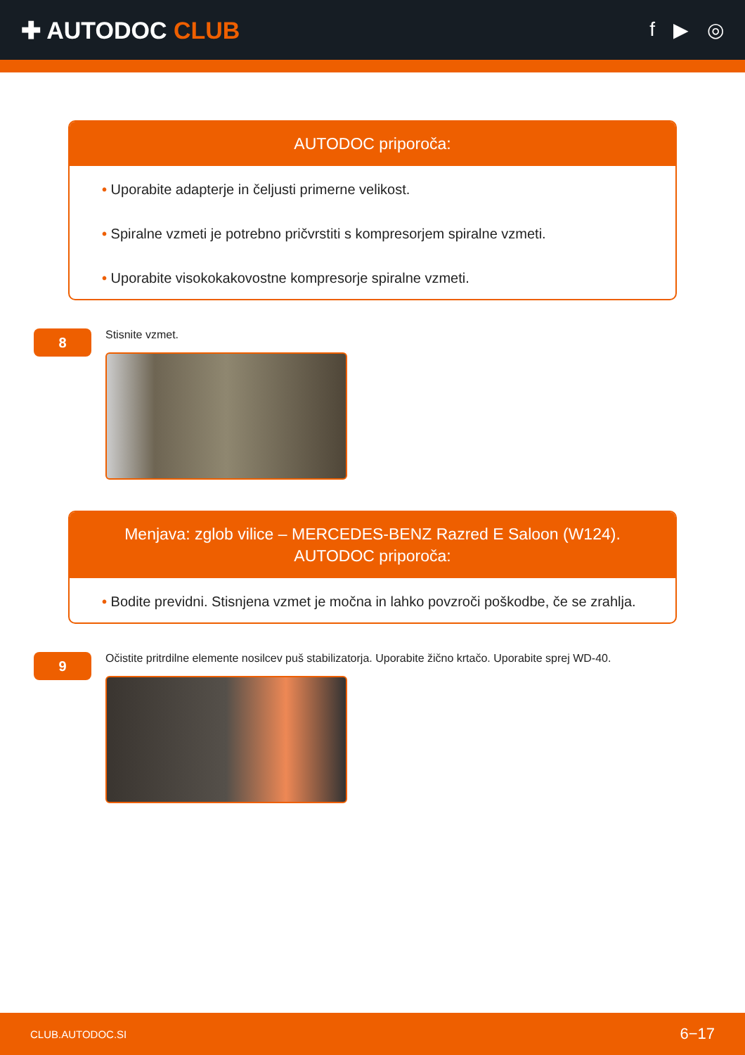✚ AUTODOC CLUB
f ▶ ◎
AUTODOC priporoča:
• Uporabite adapterje in čeljusti primerne velikost.
• Spiralne vzmeti je potrebno pričvrstiti s kompresorjem spiralne vzmeti.
• Uporabite visokokakovostne kompresorje spiralne vzmeti.
8
Stisnite vzmet.
Menjava: zglob vilice – MERCEDES-BENZ Razred E Saloon (W124). AUTODOC priporoča:
• Bodite previdni. Stisnjena vzmet je močna in lahko povzroči poškodbe, če se zrahlja.
9
Očistite pritrdilne elemente nosilcev puš stabilizatorja. Uporabite žično krtačo. Uporabite sprej WD-40.
CLUB.AUTODOC.SI 6−17